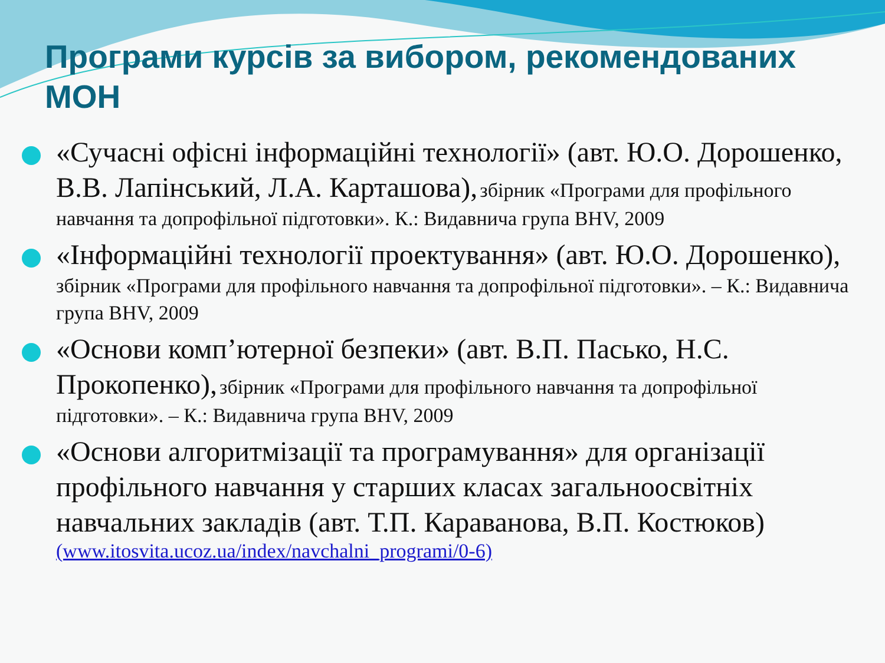Програми курсів за вибором, рекомендованих МОН
«Сучасні офісні інформаційні технології» (авт. Ю.О. Дорошенко, В.В. Лапінський, Л.А. Карташова), збірник «Програми для профільного навчання та допрофільної підготовки». К.: Видавнича група BHV, 2009
«Інформаційні технології проектування» (авт. Ю.О. Дорошенко), збірник «Програми для профільного навчання та допрофільної підготовки». – К.: Видавнича група BHV, 2009
«Основи комп’ютерної безпеки» (авт. В.П. Пасько, Н.С. Прокопенко), збірник «Програми для профільного навчання та допрофільної підготовки». – К.: Видавнича група BHV, 2009
«Основи алгоритмізації та програмування» для організації профільного навчання у старших класах загальноосвітніх навчальних закладів (авт. Т.П. Караванова, В.П. Костюков) (www.itosvita.ucoz.ua/index/navchalni_programi/0-6)